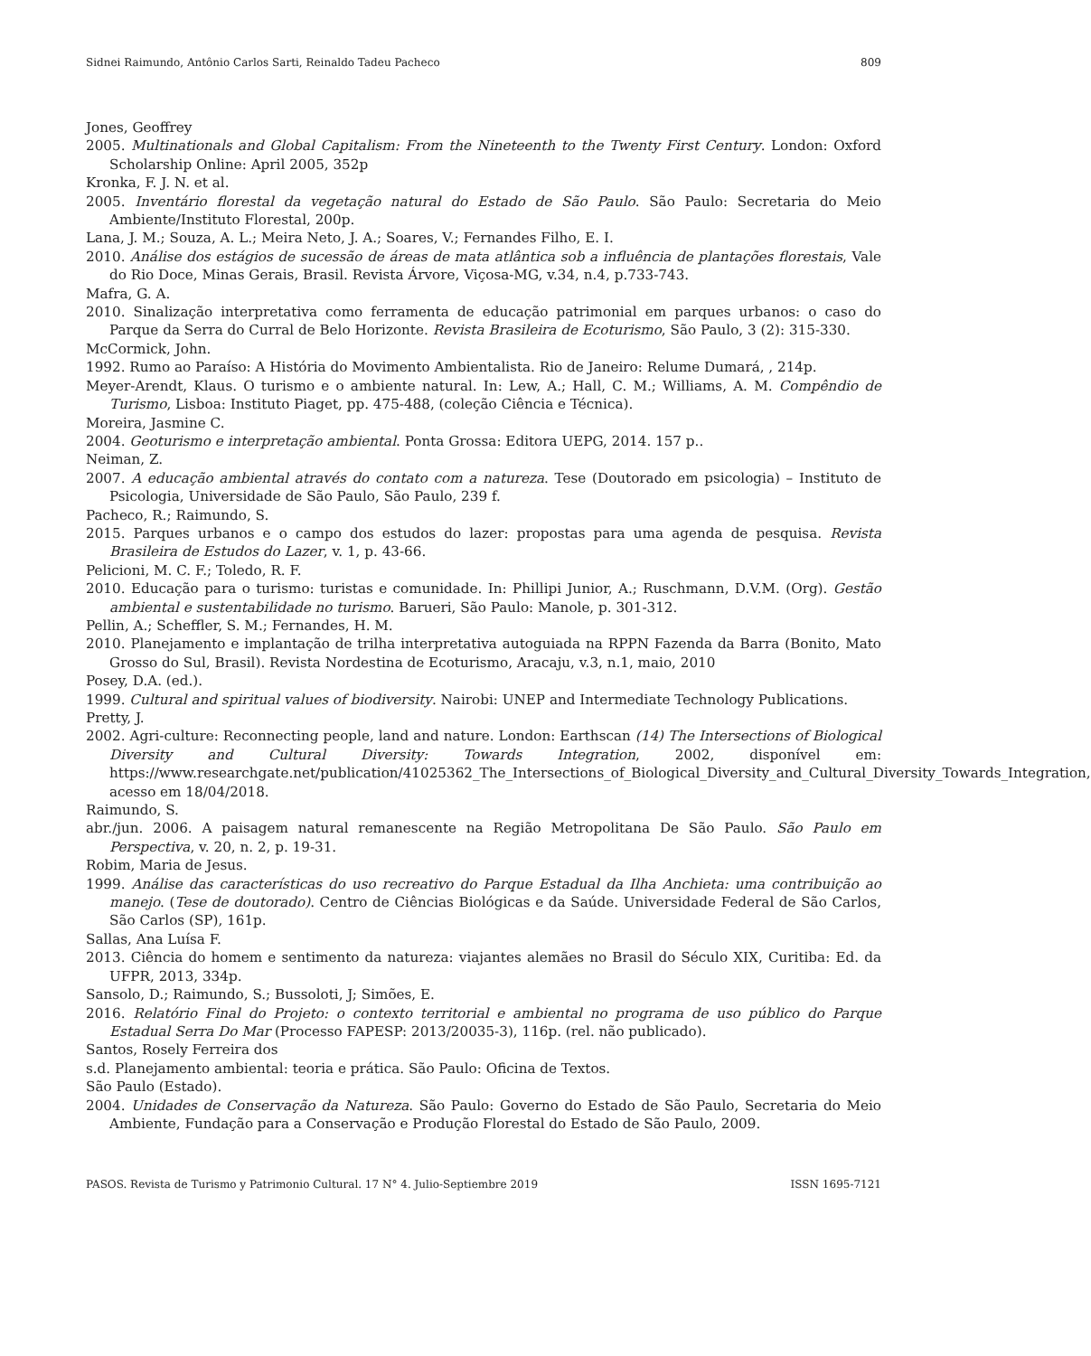Sidnei Raimundo, Antônio Carlos Sarti, Reinaldo Tadeu Pacheco 809
Jones, Geoffrey
2005. Multinationals and Global Capitalism: From the Nineteenth to the Twenty First Century. London: Oxford Scholarship Online: April 2005, 352p
Kronka, F. J. N. et al.
2005. Inventário florestal da vegetação natural do Estado de São Paulo. São Paulo: Secretaria do Meio Ambiente/Instituto Florestal, 200p.
Lana, J. M.; Souza, A. L.; Meira Neto, J. A.; Soares, V.; Fernandes Filho, E. I.
2010. Análise dos estágios de sucessão de áreas de mata atlântica sob a influência de plantações florestais, Vale do Rio Doce, Minas Gerais, Brasil. Revista Árvore, Viçosa-MG, v.34, n.4, p.733-743.
Mafra, G. A.
2010. Sinalização interpretativa como ferramenta de educação patrimonial em parques urbanos: o caso do Parque da Serra do Curral de Belo Horizonte. Revista Brasileira de Ecoturismo, São Paulo, 3 (2): 315-330.
McCormick, John.
1992. Rumo ao Paraíso: A História do Movimento Ambientalista. Rio de Janeiro: Relume Dumará, , 214p.
Meyer-Arendt, Klaus. O turismo e o ambiente natural. In: Lew, A.; Hall, C. M.; Williams, A. M. Compêndio de Turismo, Lisboa: Instituto Piaget, pp. 475-488, (coleção Ciência e Técnica).
Moreira, Jasmine C.
2004. Geoturismo e interpretação ambiental. Ponta Grossa: Editora UEPG, 2014. 157 p..
Neiman, Z.
2007. A educação ambiental através do contato com a natureza. Tese (Doutorado em psicologia) – Instituto de Psicologia, Universidade de São Paulo, São Paulo, 239 f.
Pacheco, R.; Raimundo, S.
2015. Parques urbanos e o campo dos estudos do lazer: propostas para uma agenda de pesquisa. Revista Brasileira de Estudos do Lazer, v. 1, p. 43-66.
Pelicioni, M. C. F.; Toledo, R. F.
2010. Educação para o turismo: turistas e comunidade. In: Phillipi Junior, A.; Ruschmann, D.V.M. (Org). Gestão ambiental e sustentabilidade no turismo. Barueri, São Paulo: Manole, p. 301-312.
Pellin, A.; Scheffler, S. M.; Fernandes, H. M.
2010. Planejamento e implantação de trilha interpretativa autoguiada na RPPN Fazenda da Barra (Bonito, Mato Grosso do Sul, Brasil). Revista Nordestina de Ecoturismo, Aracaju, v.3, n.1, maio, 2010
Posey, D.A. (ed.).
1999. Cultural and spiritual values of biodiversity. Nairobi: UNEP and Intermediate Technology Publications.
Pretty, J.
2002. Agri-culture: Reconnecting people, land and nature. London: Earthscan (14) The Intersections of Biological Diversity and Cultural Diversity: Towards Integration, 2002, disponível em: https://www.researchgate.net/publication/41025362_The_Intersections_of_Biological_Diversity_and_Cultural_Diversity_Towards_Integration, acesso em 18/04/2018.
Raimundo, S.
abr./jun. 2006. A paisagem natural remanescente na Região Metropolitana De São Paulo. São Paulo em Perspectiva, v. 20, n. 2, p. 19-31.
Robim, Maria de Jesus.
1999. Análise das características do uso recreativo do Parque Estadual da Ilha Anchieta: uma contribuição ao manejo. (Tese de doutorado). Centro de Ciências Biológicas e da Saúde. Universidade Federal de São Carlos, São Carlos (SP), 161p.
Sallas, Ana Luísa F.
2013. Ciência do homem e sentimento da natureza: viajantes alemães no Brasil do Século XIX, Curitiba: Ed. da UFPR, 2013, 334p.
Sansolo, D.; Raimundo, S.; Bussoloti, J; Simões, E.
2016. Relatório Final do Projeto: o contexto territorial e ambiental no programa de uso público do Parque Estadual Serra Do Mar (Processo FAPESP: 2013/20035-3), 116p. (rel. não publicado).
Santos, Rosely Ferreira dos
s.d. Planejamento ambiental: teoria e prática. São Paulo: Oficina de Textos.
São Paulo (Estado).
2004. Unidades de Conservação da Natureza. São Paulo: Governo do Estado de São Paulo, Secretaria do Meio Ambiente, Fundação para a Conservação e Produção Florestal do Estado de São Paulo, 2009.
PASOS. Revista de Turismo y Patrimonio Cultural. 17 N° 4. Julio-Septiembre 2019 ISSN 1695-7121